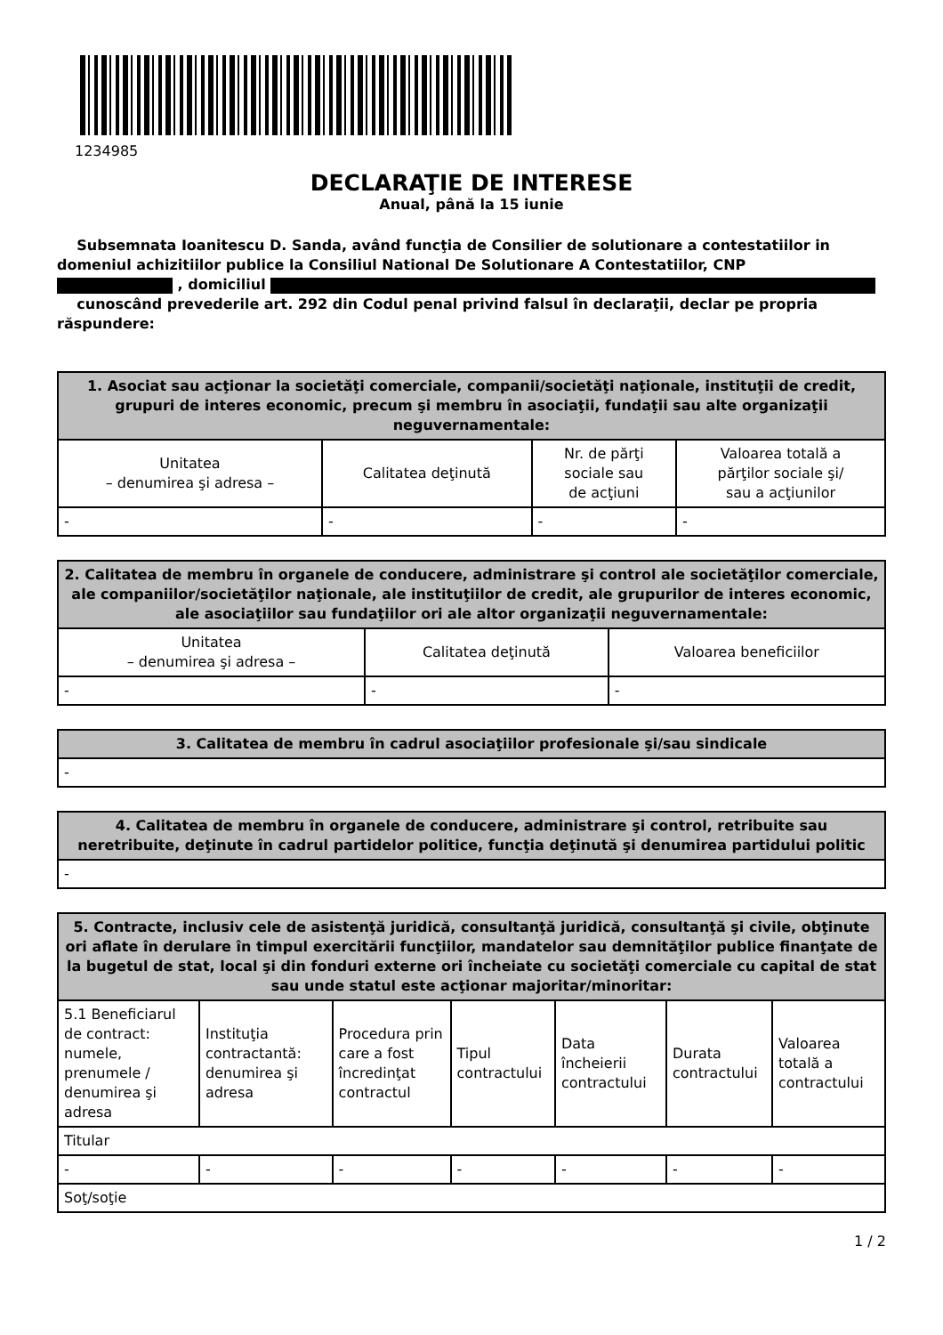1234985
DECLARAŢIE DE INTERESE
Anual, până la 15 iunie
Subsemnata Ioanitescu D. Sanda, având funcţia de Consilier de solutionare a contestatiilor in domeniul achizitiilor publice la Consiliul National De Solutionare A Contestatiilor, CNP
, domiciliul
cunoscând prevederile art. 292 din Codul penal privind falsul în declaraţii, declar pe propria răspundere:
| 1. Asociat sau acţionar la societăţi comerciale, companii/societăţi naţionale, instituţii de credit, grupuri de interes economic, precum şi membru în asociaţii, fundaţii sau alte organizaţii neguvernamentale: | | | |
| --- | --- | --- | --- |
| Unitatea – denumirea şi adresa – | Calitatea deţinută | Nr. de părţi sociale sau de acţiuni | Valoarea totală a părţilor sociale şi/ sau a acţiunilor |
| - | - | - | - |
| 2. Calitatea de membru în organele de conducere, administrare şi control ale societăţilor comerciale, ale companiilor/societăţilor naţionale, ale instituţiilor de credit, ale grupurilor de interes economic, ale asociaţiilor sau fundaţiilor ori ale altor organizaţii neguvernamentale: | | |
| --- | --- | --- |
| Unitatea – denumirea şi adresa – | Calitatea deţinută | Valoarea beneficiilor |
| - | - | - |
| 3. Calitatea de membru în cadrul asociaţiilor profesionale şi/sau sindicale |
| --- |
| - |
| 4. Calitatea de membru în organele de conducere, administrare şi control, retribuite sau neretribuite, deţinute în cadrul partidelor politice, funcţia deţinută şi denumirea partidului politic |
| --- |
| - |
| 5. Contracte, inclusiv cele de asistenţă juridică, consultanţă juridică, consultanţă şi civile, obţinute ori aflate în derulare în timpul exercitării funcţiilor, mandatelor sau demnităţilor publice finanţate de la bugetul de stat, local şi din fonduri externe ori încheiate cu societăţi comerciale cu capital de stat sau unde statul este acţionar majoritar/minoritar: | | | | | | |
| --- | --- | --- | --- | --- | --- | --- |
| 5.1 Beneficiarul de contract: numele, prenumele / denumirea şi adresa | Instituţia contractantă: denumirea şi adresa | Procedura prin care a fost încredinţat contractul | Tipul contractului | Data încheierii contractului | Durata contractului | Valoarea totală a contractului |
| Titular | | | | | | |
| - | - | - | - | - | - | - |
| Soţ/soţie | | | | | | |
1 / 2